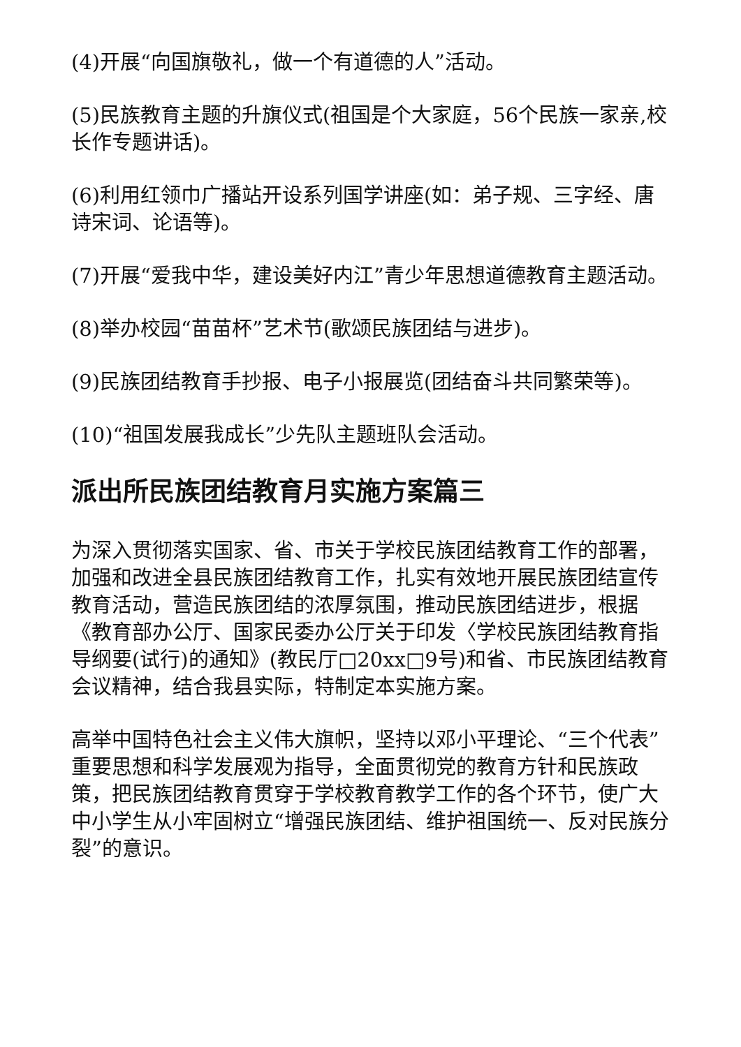(4)开展“向国旗敬礼，做一个有道德的人”活动。
(5)民族教育主题的升旗仪式(祖国是个大家庭，56个民族一家亲,校长作专题讲话)。
(6)利用红领巾广播站开设系列国学讲座(如：弟子规、三字经、唐诗宋词、论语等)。
(7)开展“爱我中华，建设美好内江”青少年思想道德教育主题活动。
(8)举办校园“苗苗杯”艺术节(歌颂民族团结与进步)。
(9)民族团结教育手抄报、电子小报展览(团结奋斗共同繁荣等)。
(10)“祖国发展我成长”少先队主题班队会活动。
派出所民族团结教育月实施方案篇三
为深入贯彻落实国家、省、市关于学校民族团结教育工作的部署，加强和改进全县民族团结教育工作，扎实有效地开展民族团结宣传教育活动，营造民族团结的浓厚氛围，推动民族团结进步，根据《教育部办公厅、国家民委办公厅关于印发〈学校民族团结教育指导纲要(试行)的通知》(教民厅□20xx□9号)和省、市民族团结教育会议精神，结合我县实际，特制定本实施方案。
高举中国特色社会主义伟大旗帜，坚持以邓小平理论、“三个代表”重要思想和科学发展观为指导，全面贯彻党的教育方针和民族政策，把民族团结教育贯穿于学校教育教学工作的各个环节，使广大中小学生从小牢固树立“增强民族团结、维护祖国统一、反对民族分裂”的意识。